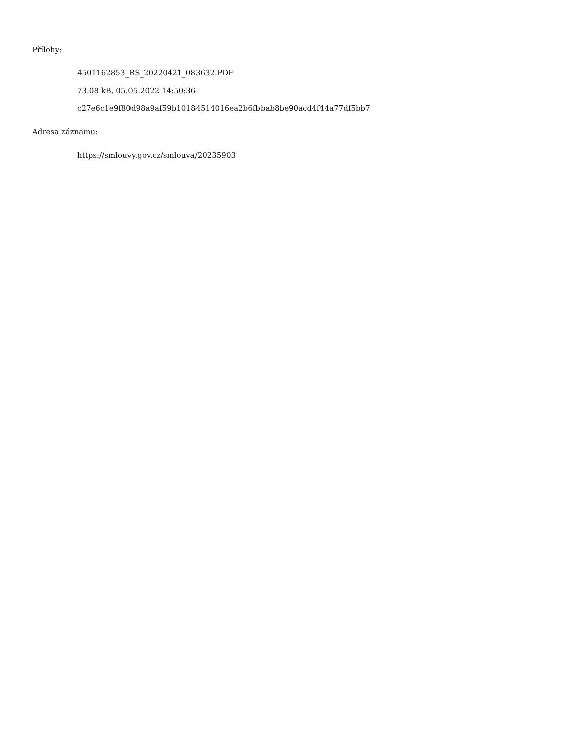Přílohy:
4501162853_RS_20220421_083632.PDF
73.08 kB, 05.05.2022 14:50:36
c27e6c1e9f80d98a9af59b10184514016ea2b6fbbab8be90acd4f44a77df5bb7
Adresa záznamu:
https://smlouvy.gov.cz/smlouva/20235903